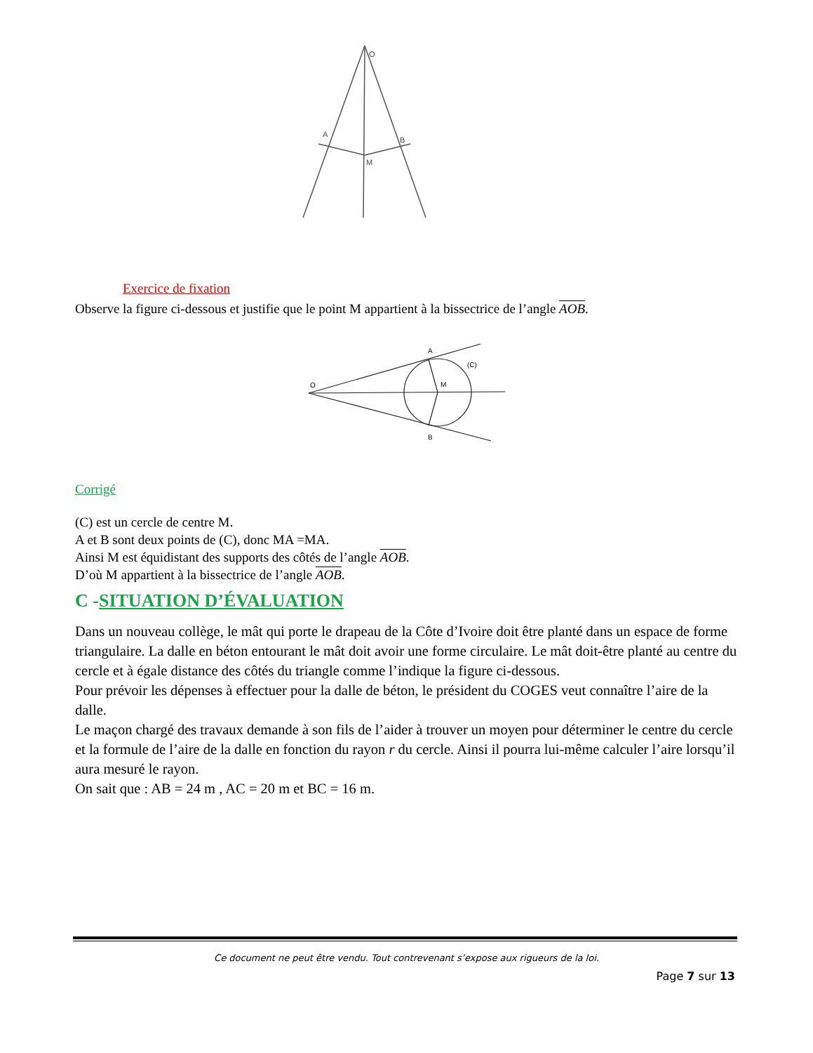O
A
B
M
O
A
(C)
M
B
Exercice de fixation
Observe la figure ci-dessous et justifie que le point M appartient à la bissectrice de l’angle AOB.
Corrigé
(C) est un cercle de centre M.
A et B sont deux points de (C), donc MA =MA.
Ainsi M est équidistant des supports des côtés de l’angle AOB.
D’où M appartient à la bissectrice de l’angle AOB.
C -SITUATION D’ÉVALUATION
Dans un nouveau collège, le mât qui porte le drapeau de la Côte d’Ivoire doit être planté dans un espace de forme triangulaire. La dalle en béton entourant le mât doit avoir une forme circulaire. Le mât doit-être planté au centre du cercle et à égale distance des côtés du triangle comme l’indique la figure ci-dessous.
Pour prévoir les dépenses à effectuer pour la dalle de béton, le président du COGES veut connaître l’aire de la dalle.
Le maçon chargé des travaux demande à son fils de l’aider à trouver un moyen pour déterminer le centre du cercle et la formule de l’aire de la dalle en fonction du rayon r du cercle. Ainsi il pourra lui-même calculer l’aire lorsqu’il aura mesuré le rayon.
On sait que : AB = 24 m , AC = 20 m et BC = 16 m.
Ce document ne peut être vendu. Tout contrevenant s’expose aux rigueurs de la loi.
Page 7 sur 13